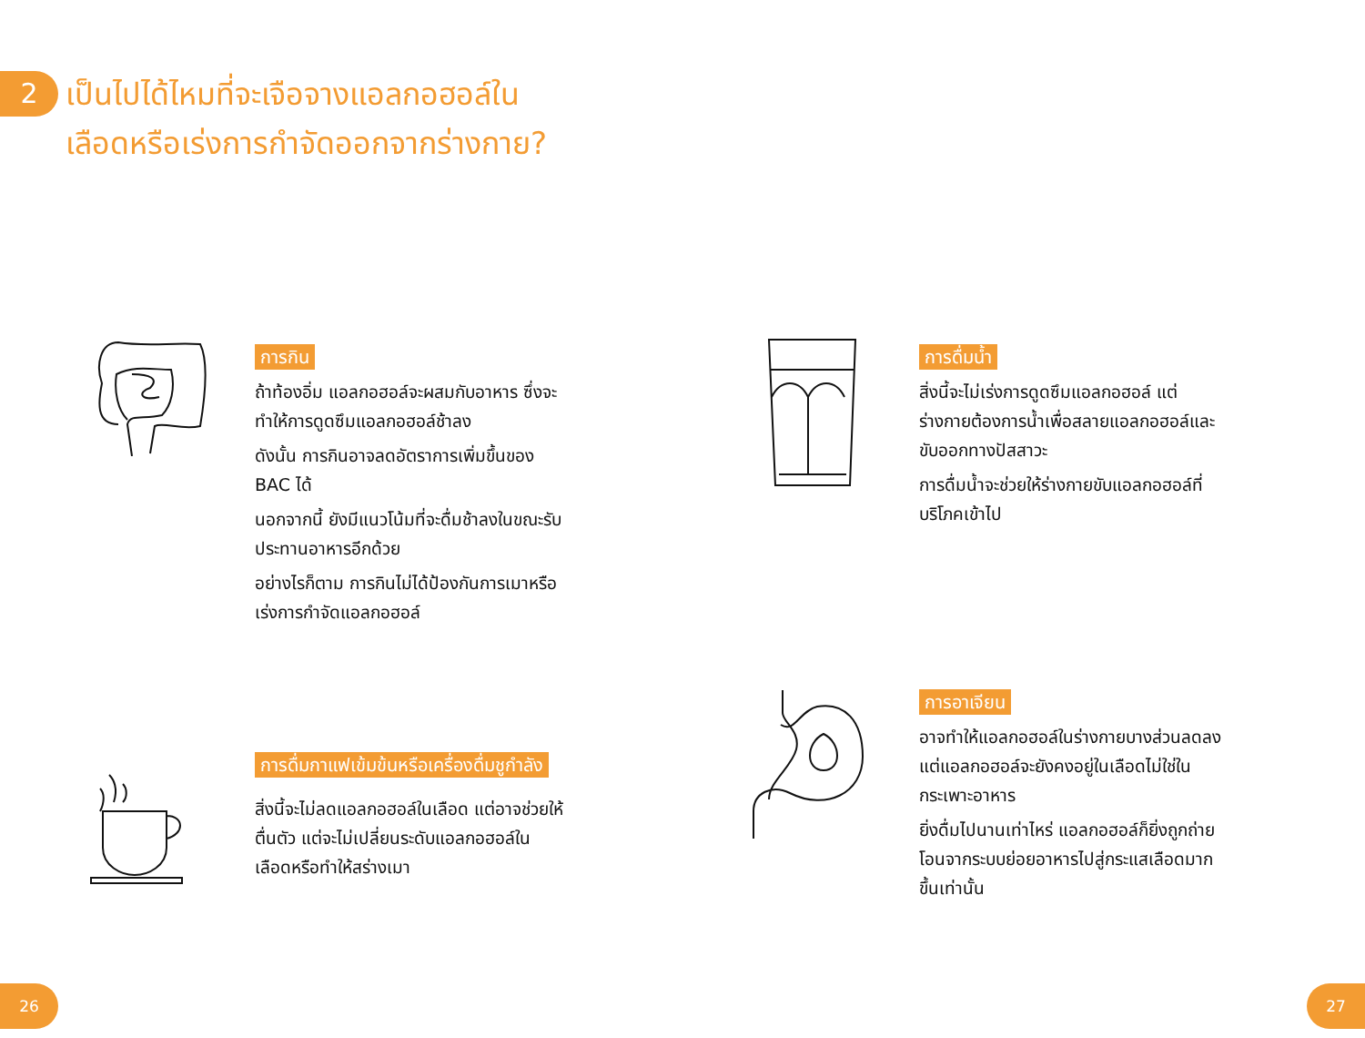2
เป็นไปได้ไหมที่จะเจือจางแอลกอฮอล์ใน
เลือดหรือเร่งการกำจัดออกจากร่างกาย?
การกิน
ถ้าท้องอิ่ม แอลกอฮอล์จะผสมกับอาหาร ซึ่งจะทำให้การดูดซึมแอลกอฮอล์ช้าลง
ดังนั้น การกินอาจลดอัตราการเพิ่มขึ้นของ BAC ได้
นอกจากนี้ ยังมีแนวโน้มที่จะดื่มช้าลงในขณะรับประทานอาหารอีกด้วย
อย่างไรก็ตาม การกินไม่ได้ป้องกันการเมาหรือเร่งการกำจัดแอลกอฮอล์
การดื่มน้ำ
สิ่งนี้จะไม่เร่งการดูดซึมแอลกอฮอล์ แต่ร่างกายต้องการน้ำเพื่อสลายแอลกอฮอล์และขับออกทางปัสสาวะ
การดื่มน้ำจะช่วยให้ร่างกายขับแอลกอฮอล์ที่บริโภคเข้าไป
การดื่มกาแฟเข้มข้นหรือเครื่องดื่มชูกำลัง
สิ่งนี้จะไม่ลดแอลกอฮอล์ในเลือด แต่อาจช่วยให้ตื่นตัว แต่จะไม่เปลี่ยนระดับแอลกอฮอล์ในเลือดหรือทำให้สร่างเมา
การอาเจียน
อาจทำให้แอลกอฮอล์ในร่างกายบางส่วนลดลง แต่แอลกอฮอล์จะยังคงอยู่ในเลือดไม่ใช่ในกระเพาะอาหาร
ยิ่งดื่มไปนานเท่าไหร่ แอลกอฮอล์ก็ยิ่งถูกถ่ายโอนจากระบบย่อยอาหารไปสู่กระแสเลือดมากขึ้นเท่านั้น
26 27